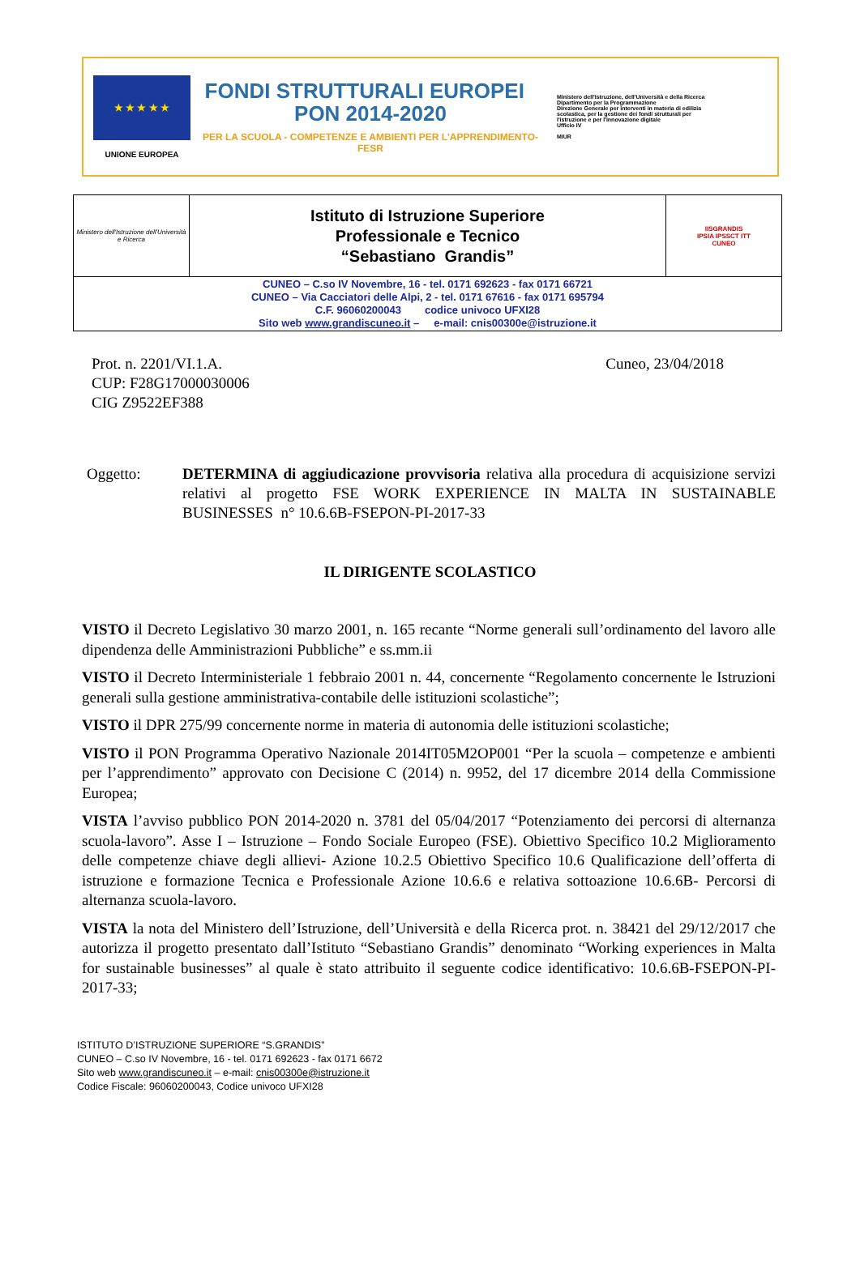★ ★ ★ ★ ★
UNIONE EUROPEA
FONDI STRUTTURALI EUROPEI PON 2014-2020
PER LA SCUOLA - COMPETENZE E AMBIENTI PER L'APPRENDIMENTO-FESR
Ministero dell'Istruzione, dell'Università e della Ricerca
Dipartimento per la Programmazione
Direzione Generale per interventi in materia di edilizia scolastica, per la gestione dei fondi strutturali per l'istruzione e per l'innovazione digitale
Ufficio IV
MIUR
| Ministero dell'Istruzione dell'Università e Ricerca | Istituto di Istruzione Superiore Professionale e Tecnico “Sebastiano Grandis” | IISGRANDIS IPSIA IPSSCT ITT CUNEO |
| CUNEO – C.so IV Novembre, 16 - tel. 0171 692623 - fax 0171 66721 CUNEO – Via Cacciatori delle Alpi, 2 - tel. 0171 67616 - fax 0171 695794 C.F. 96060200043 codice univoco UFXI28 Sito web www.grandiscuneo.it – e-mail: cnis00300e@istruzione.it | | |
Prot. n. 2201/VI.1.A.
CUP: F28G17000030006
CIG Z9522EF388
Cuneo, 23/04/2018
Oggetto: DETERMINA di aggiudicazione provvisoria relativa alla procedura di acquisizione servizi relativi al progetto FSE WORK EXPERIENCE IN MALTA IN SUSTAINABLE BUSINESSES n° 10.6.6B-FSEPON-PI-2017-33
IL DIRIGENTE SCOLASTICO
VISTO il Decreto Legislativo 30 marzo 2001, n. 165 recante “Norme generali sull’ordinamento del lavoro alle dipendenza delle Amministrazioni Pubbliche” e ss.mm.ii
VISTO il Decreto Interministeriale 1 febbraio 2001 n. 44, concernente “Regolamento concernente le Istruzioni generali sulla gestione amministrativa-contabile delle istituzioni scolastiche”;
VISTO il DPR 275/99 concernente norme in materia di autonomia delle istituzioni scolastiche;
VISTO il PON Programma Operativo Nazionale 2014IT05M2OP001 “Per la scuola – competenze e ambienti per l’apprendimento” approvato con Decisione C (2014) n. 9952, del 17 dicembre 2014 della Commissione Europea;
VISTA l’avviso pubblico PON 2014-2020 n. 3781 del 05/04/2017 “Potenziamento dei percorsi di alternanza scuola-lavoro”. Asse I – Istruzione – Fondo Sociale Europeo (FSE). Obiettivo Specifico 10.2 Miglioramento delle competenze chiave degli allievi- Azione 10.2.5 Obiettivo Specifico 10.6 Qualificazione dell’offerta di istruzione e formazione Tecnica e Professionale Azione 10.6.6 e relativa sottoazione 10.6.6B- Percorsi di alternanza scuola-lavoro.
VISTA la nota del Ministero dell’Istruzione, dell’Università e della Ricerca prot. n. 38421 del 29/12/2017 che autorizza il progetto presentato dall’Istituto “Sebastiano Grandis” denominato “Working experiences in Malta for sustainable businesses” al quale è stato attribuito il seguente codice identificativo: 10.6.6B-FSEPON-PI-2017-33;
ISTITUTO D’ISTRUZIONE SUPERIORE “S.GRANDIS”
CUNEO – C.so IV Novembre, 16 - tel. 0171 692623 - fax 0171 6672
Sito web www.grandiscuneo.it – e-mail: cnis00300e@istruzione.it
Codice Fiscale: 96060200043, Codice univoco UFXI28